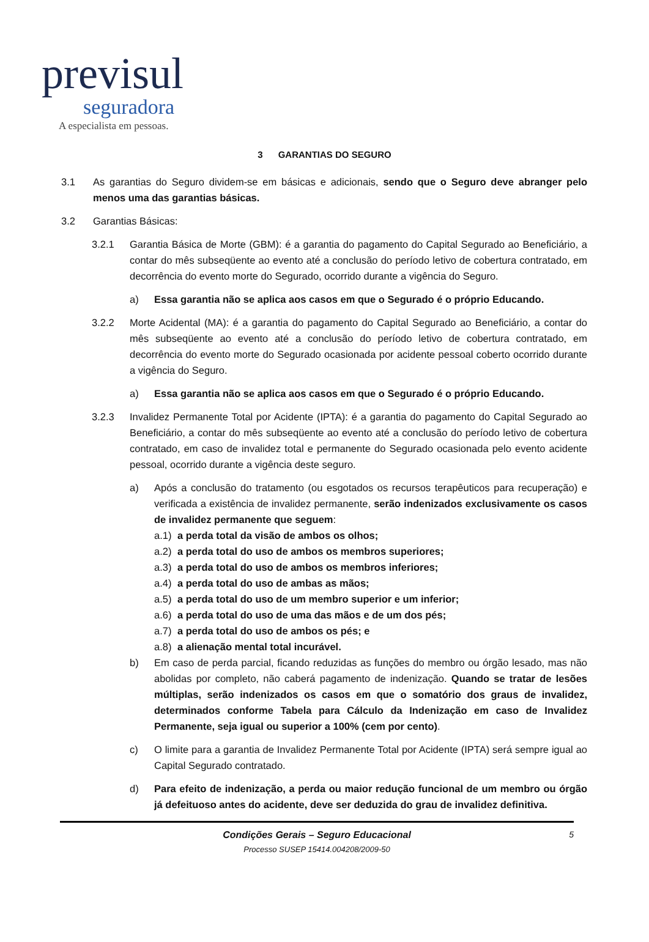previsul
seguradora
A especialista em pessoas.
3 GARANTIAS DO SEGURO
3.1 As garantias do Seguro dividem-se em básicas e adicionais, sendo que o Seguro deve abranger pelo menos uma das garantias básicas.
3.2 Garantias Básicas:
3.2.1 Garantia Básica de Morte (GBM): é a garantia do pagamento do Capital Segurado ao Beneficiário, a contar do mês subseqüente ao evento até a conclusão do período letivo de cobertura contratado, em decorrência do evento morte do Segurado, ocorrido durante a vigência do Seguro.
a) Essa garantia não se aplica aos casos em que o Segurado é o próprio Educando.
3.2.2 Morte Acidental (MA): é a garantia do pagamento do Capital Segurado ao Beneficiário, a contar do mês subseqüente ao evento até a conclusão do período letivo de cobertura contratado, em decorrência do evento morte do Segurado ocasionada por acidente pessoal coberto ocorrido durante a vigência do Seguro.
a) Essa garantia não se aplica aos casos em que o Segurado é o próprio Educando.
3.2.3 Invalidez Permanente Total por Acidente (IPTA): é a garantia do pagamento do Capital Segurado ao Beneficiário, a contar do mês subseqüente ao evento até a conclusão do período letivo de cobertura contratado, em caso de invalidez total e permanente do Segurado ocasionada pelo evento acidente pessoal, ocorrido durante a vigência deste seguro.
a) Após a conclusão do tratamento (ou esgotados os recursos terapêuticos para recuperação) e verificada a existência de invalidez permanente, serão indenizados exclusivamente os casos de invalidez permanente que seguem:
a.1)
a perda total da visão de ambos os olhos;
a.2)
a perda total do uso de ambos os membros superiores;
a.3)
a perda total do uso de ambos os membros inferiores;
a.4)
a perda total do uso de ambas as mãos;
a.5)
a perda total do uso de um membro superior e um inferior;
a.6)
a perda total do uso de uma das mãos e de um dos pés;
a.7)
a perda total do uso de ambos os pés; e
a.8)
a alienação mental total incurável.
b) Em caso de perda parcial, ficando reduzidas as funções do membro ou órgão lesado, mas não abolidas por completo, não caberá pagamento de indenização. Quando se tratar de lesões múltiplas, serão indenizados os casos em que o somatório dos graus de invalidez, determinados conforme Tabela para Cálculo da Indenização em caso de Invalidez Permanente, seja igual ou superior a 100% (cem por cento).
c) O limite para a garantia de Invalidez Permanente Total por Acidente (IPTA) será sempre igual ao Capital Segurado contratado.
d) Para efeito de indenização, a perda ou maior redução funcional de um membro ou órgão já defeituoso antes do acidente, deve ser deduzida do grau de invalidez definitiva.
Condições Gerais – Seguro Educacional 5
Processo SUSEP 15414.004208/2009-50